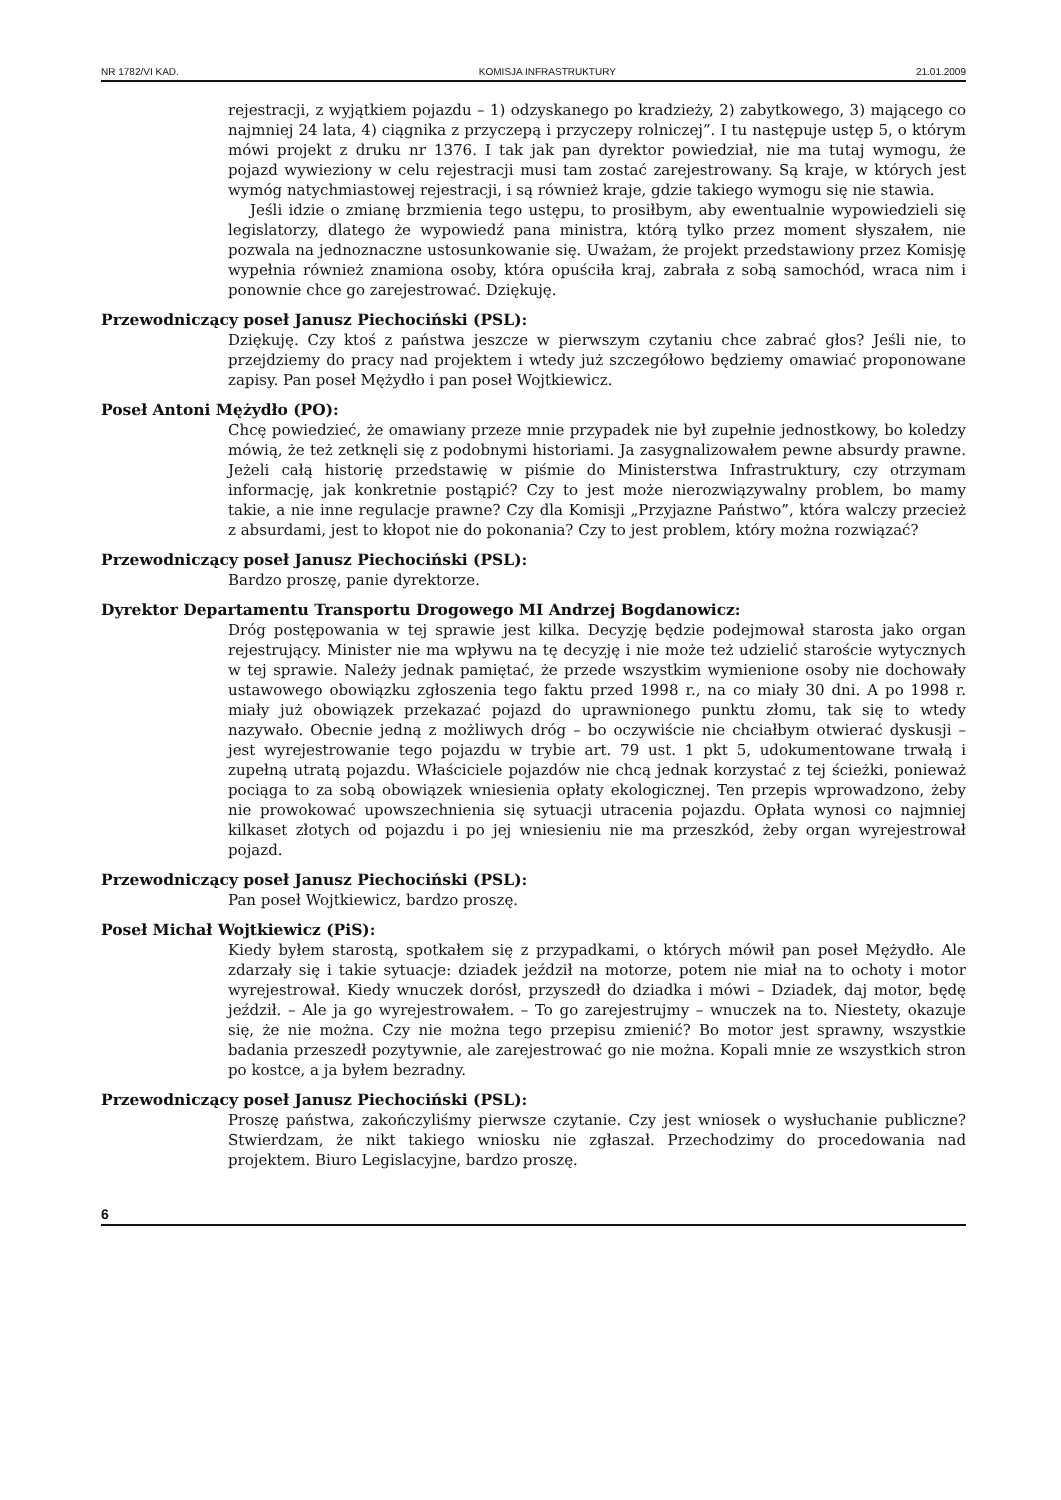NR 1782/VI KAD. KOMISJA INFRASTRUKTURY 21.01.2009
rejestracji, z wyjątkiem pojazdu – 1) odzyskanego po kradzieży, 2) zabytkowego, 3) mającego co najmniej 24 lata, 4) ciągnika z przyczepą i przyczepy rolniczej”. I tu następuje ustęp 5, o którym mówi projekt z druku nr 1376. I tak jak pan dyrektor powiedział, nie ma tutaj wymogu, że pojazd wywieziony w celu rejestracji musi tam zostać zarejestrowany. Są kraje, w których jest wymóg natychmiastowej rejestracji, i są również kraje, gdzie takiego wymogu się nie stawia.
Jeśli idzie o zmianę brzmienia tego ustępu, to prosiłbym, aby ewentualnie wypowiedzieli się legislatorzy, dlatego że wypowiedź pana ministra, którą tylko przez moment słyszałem, nie pozwala na jednoznaczne ustosunkowanie się. Uważam, że projekt przedstawiony przez Komisję wypełnia również znamiona osoby, która opuściła kraj, zabrała z sobą samochód, wraca nim i ponownie chce go zarejestrować. Dziękuję.
Przewodniczący poseł Janusz Piechociński (PSL):
Dziękuję. Czy ktoś z państwa jeszcze w pierwszym czytaniu chce zabrać głos? Jeśli nie, to przejdziemy do pracy nad projektem i wtedy już szczegółowo będziemy omawiać proponowane zapisy. Pan poseł Mężydło i pan poseł Wojtkiewicz.
Poseł Antoni Mężydło (PO):
Chcę powiedzieć, że omawiany przeze mnie przypadek nie był zupełnie jednostkowy, bo koledzy mówią, że też zetknęli się z podobnymi historiami. Ja zasygnalizowałem pewne absurdy prawne. Jeżeli całą historię przedstawię w piśmie do Ministerstwa Infrastruktury, czy otrzymam informację, jak konkretnie postąpić? Czy to jest może nierozwiązywalny problem, bo mamy takie, a nie inne regulacje prawne? Czy dla Komisji „Przyjazne Państwo”, która walczy przecież z absurdami, jest to kłopot nie do pokonania? Czy to jest problem, który można rozwiązać?
Przewodniczący poseł Janusz Piechociński (PSL):
Bardzo proszę, panie dyrektorze.
Dyrektor Departamentu Transportu Drogowego MI Andrzej Bogdanowicz:
Dróg postępowania w tej sprawie jest kilka. Decyzję będzie podejmował starosta jako organ rejestrujący. Minister nie ma wpływu na tę decyzję i nie może też udzielić staroście wytycznych w tej sprawie. Należy jednak pamiętać, że przede wszystkim wymienione osoby nie dochowały ustawowego obowiązku zgłoszenia tego faktu przed 1998 r., na co miały 30 dni. A po 1998 r. miały już obowiązek przekazać pojazd do uprawnionego punktu złomu, tak się to wtedy nazywało. Obecnie jedną z możliwych dróg – bo oczywiście nie chciałbym otwierać dyskusji – jest wyrejestrowanie tego pojazdu w trybie art. 79 ust. 1 pkt 5, udokumentowane trwałą i zupełną utratą pojazdu. Właściciele pojazdów nie chcą jednak korzystać z tej ścieżki, ponieważ pociąga to za sobą obowiązek wniesienia opłaty ekologicznej. Ten przepis wprowadzono, żeby nie prowokować upowszechnienia się sytuacji utracenia pojazdu. Opłata wynosi co najmniej kilkaset złotych od pojazdu i po jej wniesieniu nie ma przeszkód, żeby organ wyrejestrował pojazd.
Przewodniczący poseł Janusz Piechociński (PSL):
Pan poseł Wojtkiewicz, bardzo proszę.
Poseł Michał Wojtkiewicz (PiS):
Kiedy byłem starostą, spotkałem się z przypadkami, o których mówił pan poseł Mężydło. Ale zdarzały się i takie sytuacje: dziadek jeździł na motorze, potem nie miał na to ochoty i motor wyrejestrował. Kiedy wnuczek dorósł, przyszedł do dziadka i mówi – Dziadek, daj motor, będę jeździł. – Ale ja go wyrejestrowałem. – To go zarejestrujmy – wnuczek na to. Niestety, okazuje się, że nie można. Czy nie można tego przepisu zmienić? Bo motor jest sprawny, wszystkie badania przeszedł pozytywnie, ale zarejestrować go nie można. Kopali mnie ze wszystkich stron po kostce, a ja byłem bezradny.
Przewodniczący poseł Janusz Piechociński (PSL):
Proszę państwa, zakończyliśmy pierwsze czytanie. Czy jest wniosek o wysłuchanie publiczne? Stwierdzam, że nikt takiego wniosku nie zgłaszał. Przechodzimy do procedowania nad projektem. Biuro Legislacyjne, bardzo proszę.
6